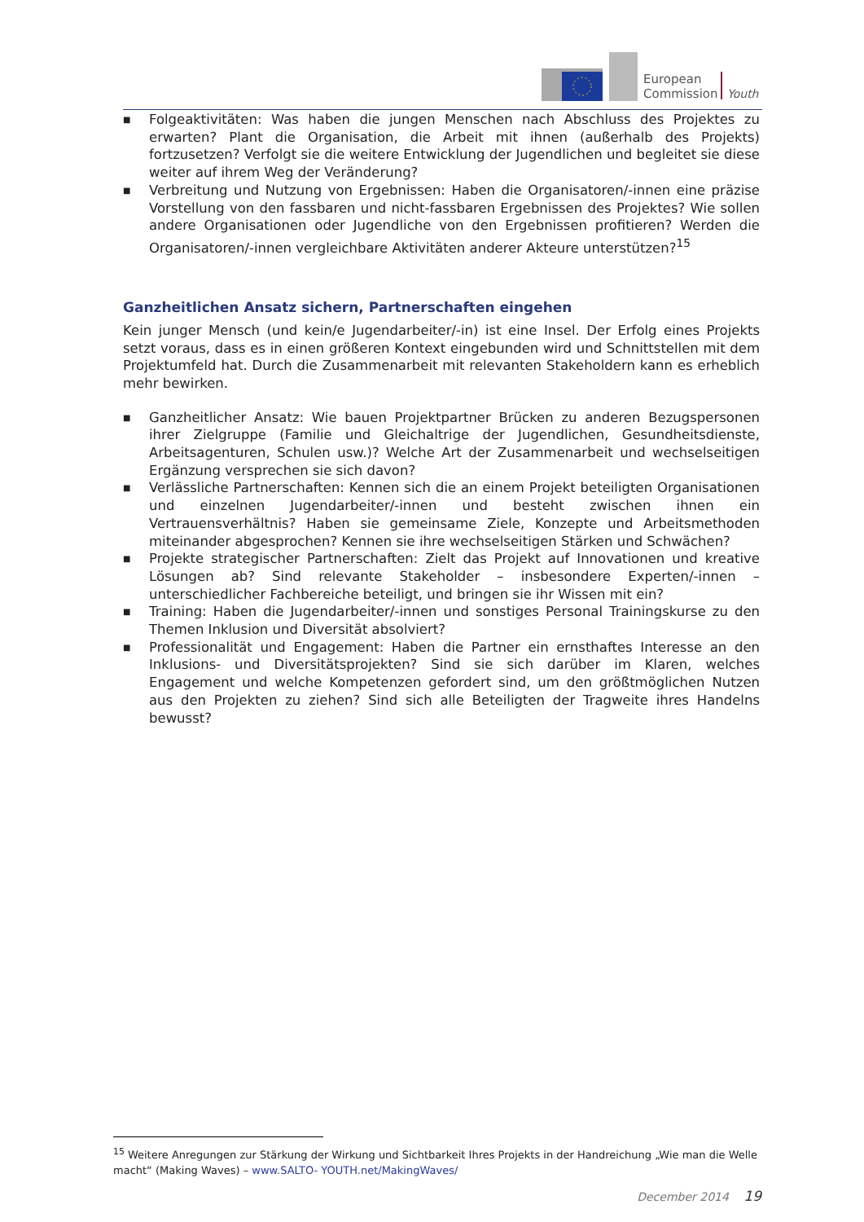European
Commission
Youth
■ Folgeaktivitäten: Was haben die jungen Menschen nach Abschluss des Projektes zu erwarten? Plant die Organisation, die Arbeit mit ihnen (außerhalb des Projekts) fortzusetzen? Verfolgt sie die weitere Entwicklung der Jugendlichen und begleitet sie diese weiter auf ihrem Weg der Veränderung?
■ Verbreitung und Nutzung von Ergebnissen: Haben die Organisatoren/-innen eine präzise Vorstellung von den fassbaren und nicht-fassbaren Ergebnissen des Projektes? Wie sollen andere Organisationen oder Jugendliche von den Ergebnissen profitieren? Werden die Organisatoren/-innen vergleichbare Aktivitäten anderer Akteure unterstützen?<sup>15</sup>
Ganzheitlichen Ansatz sichern, Partnerschaften eingehen
Kein junger Mensch (und kein/e Jugendarbeiter/-in) ist eine Insel. Der Erfolg eines Projekts setzt voraus, dass es in einen größeren Kontext eingebunden wird und Schnittstellen mit dem Projektumfeld hat. Durch die Zusammenarbeit mit relevanten Stakeholdern kann es erheblich mehr bewirken.
■ Ganzheitlicher Ansatz: Wie bauen Projektpartner Brücken zu anderen Bezugspersonen ihrer Zielgruppe (Familie und Gleichaltrige der Jugendlichen, Gesundheitsdienste, Arbeitsagenturen, Schulen usw.)? Welche Art der Zusammenarbeit und wechselseitigen Ergänzung versprechen sie sich davon?
■ Verlässliche Partnerschaften: Kennen sich die an einem Projekt beteiligten Organisationen und einzelnen Jugendarbeiter/-innen und besteht zwischen ihnen ein Vertrauensverhältnis? Haben sie gemeinsame Ziele, Konzepte und Arbeitsmethoden miteinander abgesprochen? Kennen sie ihre wechselseitigen Stärken und Schwächen?
■ Projekte strategischer Partnerschaften: Zielt das Projekt auf Innovationen und kreative Lösungen ab? Sind relevante Stakeholder – insbesondere Experten/-innen – unterschiedlicher Fachbereiche beteiligt, und bringen sie ihr Wissen mit ein?
■ Training: Haben die Jugendarbeiter/-innen und sonstiges Personal Trainingskurse zu den Themen Inklusion und Diversität absolviert?
■ Professionalität und Engagement: Haben die Partner ein ernsthaftes Interesse an den Inklusions- und Diversitätsprojekten? Sind sie sich darüber im Klaren, welches Engagement und welche Kompetenzen gefordert sind, um den größtmöglichen Nutzen aus den Projekten zu ziehen? Sind sich alle Beteiligten der Tragweite ihres Handelns bewusst?
<sup>15</sup> Weitere Anregungen zur Stärkung der Wirkung und Sichtbarkeit Ihres Projekts in der Handreichung „Wie man die Welle macht“ (Making Waves) – www.SALTO- YOUTH.net/MakingWaves/
December 2014 19